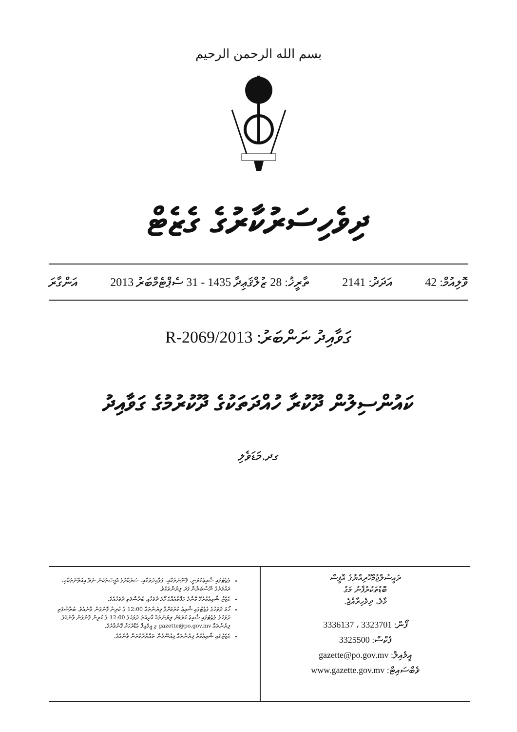بسم الله الرحمن الرحيم
ދިވެހިސަރުކާރުގެ ގެޒެޓް
ވޮލިއުމް: 42 އަދަދު: 2141 ތާރީޚު: 28 ޒުލްޤަޢިދާ 1435 - 31 ސެޕްޓެމްބަރު 2013 އަންގާރަ
ގަވާއިދު ނަންބަރު: 2013/R-2069
ކައުންސިލުން ދޫކުރާ ހުއްދަތަކުގެ ދޫކުރުމުގެ ގަވާއިދު
ގދ.މަޑަވެލި
ރައީސުލްޖުމްހޫރިއްޔާގެ އޮފީސް
ބޮޑުތަކުރުފާނު މަގު
މާލެ، ދިވެހިރާއްޖެ.
ފޯން: 3323701 ، 3336137
ފެކްސް: 3325500
އީމެއިލް: gazette@po.gov.mv
ވެބްސައިޓް: www.gazette.gov.mv
ގެޒެޓުގައި ޝާއިޢުކުރަނީ، ޤާނޫނުތަކާއި، ގަވާއިދުތަކާއި، ސަރުކާރުގެ އޮފީސްތަކުން ނެރޭ އިއުލާންތަކާއި، ދައުލަތުގެ ނޫސްބަޔާން ފަދަ ލިޔުންތަކެވެ.
ގެޒެޓް ޝާއިޢުކުރެވޭ ކޮންމެ ހަފްތާއެއްގެ ހޯމަ ދުވަހާއި ބުރާސްފަތި ދުވަހުއެވެ.
ހޯމަ ދުވަހުގެ ގެޒެޓުގައި ޝާއިޢު ކުރުމަށްވާ ލިޔުންތައް 12:00 ގެ ކުރިން ފޮނުވަން ވާނެއެވެ. ބުރާސްފަތި ދުވަހުގެ ގެޒެޓުގައި ޝާއިޢު ކުރުމަށް ލިޔުންތައް އާދިއްތަ ދުވަހުގެ 12:00 ގެ ކުރިން ފޮނުވަން ވާނެއެވެ. ލިޔުންތައް gazette@po.gov.mv މި އީމެއިލް އެޑްރެހަށް ފޮނުވާށެވެ.
ގެޒެޓުގައި ޝާއިޢުކުރާ ލިޔުންތައް މިއުސޫލުން ތައްޔާރުކުރަން ވާނެއެވެ.